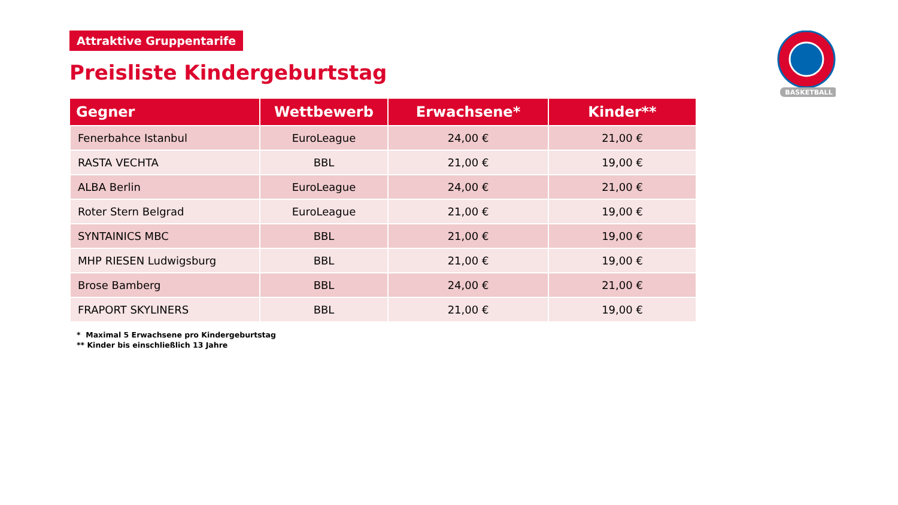BASKETBALL
Attraktive Gruppentarife
Preisliste Kindergeburtstag
| Gegner | Wettbewerb | Erwachsene* | Kinder** |
| --- | --- | --- | --- |
| Fenerbahce Istanbul | EuroLeague | 24,00 € | 21,00 € |
| RASTA VECHTA | BBL | 21,00 € | 19,00 € |
| ALBA Berlin | EuroLeague | 24,00 € | 21,00 € |
| Roter Stern Belgrad | EuroLeague | 21,00 € | 19,00 € |
| SYNTAINICS MBC | BBL | 21,00 € | 19,00 € |
| MHP RIESEN Ludwigsburg | BBL | 21,00 € | 19,00 € |
| Brose Bamberg | BBL | 24,00 € | 21,00 € |
| FRAPORT SKYLINERS | BBL | 21,00 € | 19,00 € |
* Maximal 5 Erwachsene pro Kindergeburtstag
** Kinder bis einschließlich 13 Jahre